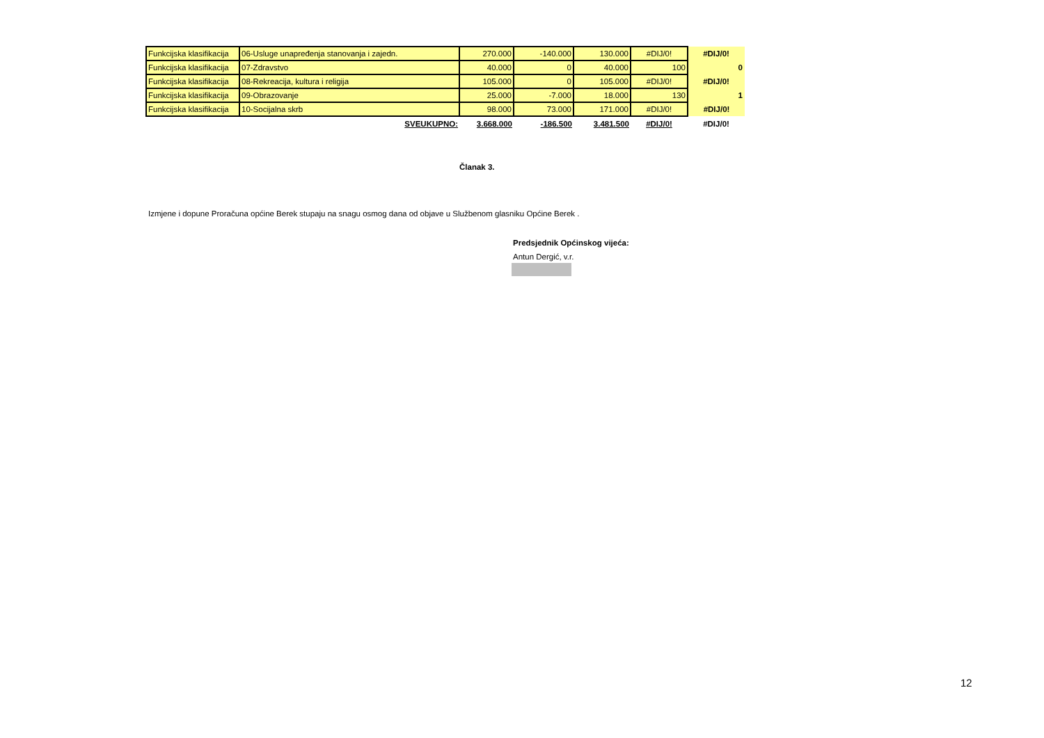| Funkcijska klasifikacija | 06-Usluge unapređenja stanovanja i zajedn. | 270.000 | -140.000 | 130.000 | #DIJ/0! | #DIJ/0! |
| Funkcijska klasifikacija | 07-Zdravstvo | 40.000 | 0 | 40.000 | 100 | 0 |
| Funkcijska klasifikacija | 08-Rekreacija, kultura i religija | 105.000 | 0 | 105.000 | #DIJ/0! | #DIJ/0! |
| Funkcijska klasifikacija | 09-Obrazovanje | 25.000 | -7.000 | 18.000 | 130 | 1 |
| Funkcijska klasifikacija | 10-Socijalna skrb | 98.000 | 73.000 | 171.000 | #DIJ/0! | #DIJ/0! |
| | SVEUKUPNO: | 3.668.000 | -186.500 | 3.481.500 | #DIJ/0! | #DIJ/0! |
Članak 3.
Izmjene i dopune Proračuna općine Berek stupaju na snagu osmog dana od objave u Službenom glasniku Općine Berek .
Predsjednik Općinskog vijeća:
Antun Dergić, v.r.
12